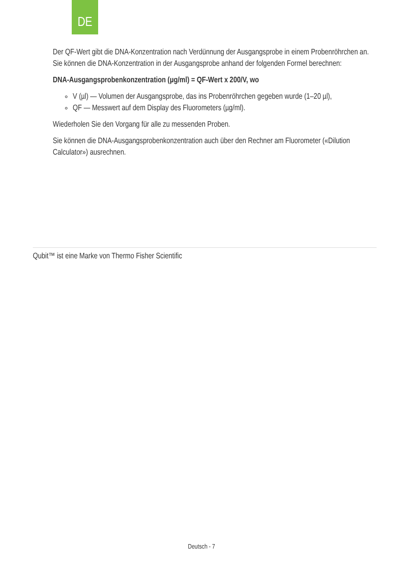DE
Der QF-Wert gibt die DNA-Konzentration nach Verdünnung der Ausgangsprobe in einem Probenröhrchen an. Sie können die DNA-Konzentration in der Ausgangsprobe anhand der folgenden Formel berechnen:
DNA-Ausgangsprobenkonzentration (µg/ml) = QF-Wert x 200/V, wo
V (µl) — Volumen der Ausgangsprobe, das ins Probenröhrchen gegeben wurde (1–20 µl),
QF — Messwert auf dem Display des Fluorometers (µg/ml).
Wiederholen Sie den Vorgang für alle zu messenden Proben.
Sie können die DNA-Ausgangsprobenkonzentration auch über den Rechner am Fluorometer («Dilution Calculator») ausrechnen.
Qubit™ ist eine Marke von Thermo Fisher Scientific
Deutsch - 7